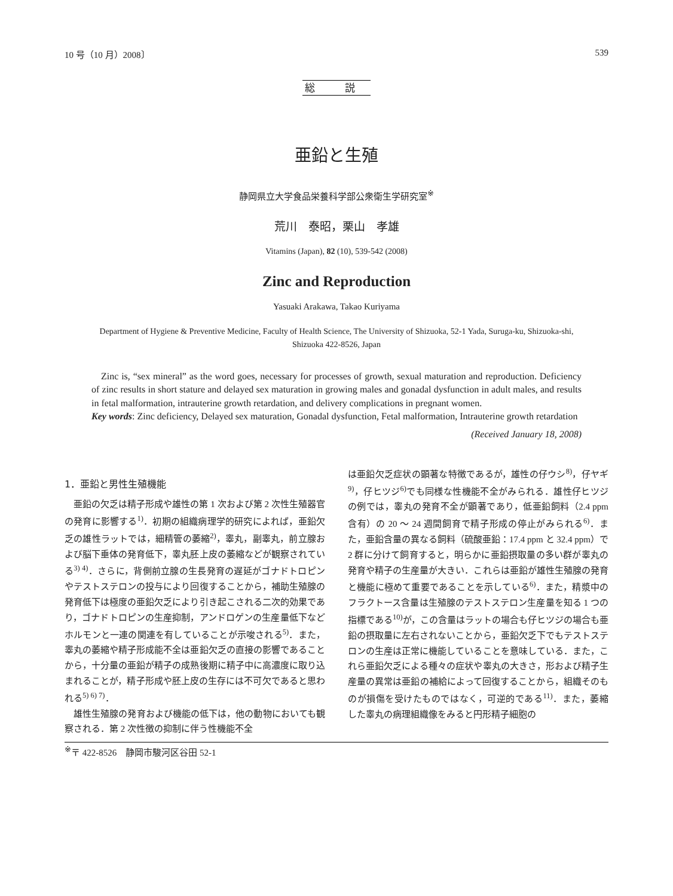10 号（10 月）2008〕 539
総 説
亜鉛と生殖
静岡県立大学食品栄養科学部公衆衛生学研究室<sup>※</sup>
荒川　泰昭，栗山　孝雄
Vitamins (Japan), 82 (10), 539-542 (2008)
Zinc and Reproduction
Yasuaki Arakawa, Takao Kuriyama
Department of Hygiene & Preventive Medicine, Faculty of Health Science, The University of Shizuoka, 52-1 Yada, Suruga-ku, Shizuoka-shi, Shizuoka 422-8526, Japan
Zinc is, “sex mineral” as the word goes, necessary for processes of growth, sexual maturation and reproduction. Deficiency of zinc results in short stature and delayed sex maturation in growing males and gonadal dysfunction in adult males, and results in fetal malformation, intrauterine growth retardation, and delivery complications in pregnant women.
Key words: Zinc deficiency, Delayed sex maturation, Gonadal dysfunction, Fetal malformation, Intrauterine growth retardation
(Received January 18, 2008)
1．亜鉛と男性生殖機能
亜鉛の欠乏は精子形成や雄性の第 1 次および第 2 次性生殖器官の発育に影響する<sup>1)</sup>．初期の組織病理学的研究によれば，亜鉛欠乏の雄性ラットでは，細精管の萎縮<sup>2)</sup>，睾丸，副睾丸，前立腺および脳下垂体の発育低下，睾丸胚上皮の萎縮などが観察されている<sup>3) 4)</sup>．さらに，背側前立腺の生長発育の遅延がゴナドトロピンやテストステロンの投与により回復することから，補助生殖腺の発育低下は極度の亜鉛欠乏により引き起こされる二次的効果であり，ゴナドトロピンの生産抑制，アンドロゲンの生産量低下などホルモンと一連の関連を有していることが示唆される<sup>5)</sup>．また，睾丸の萎縮や精子形成能不全は亜鉛欠乏の直接の影響であることから，十分量の亜鉛が精子の成熟後期に精子中に高濃度に取り込まれることが，精子形成や胚上皮の生存には不可欠であると思われる<sup>5) 6) 7)</sup>．
雄性生殖腺の発育および機能の低下は，他の動物においても観察される．第 2 次性徴の抑制に伴う性機能不全
は亜鉛欠乏症状の顕著な特徴であるが，雄性の仔ウシ<sup>8)</sup>，仔ヤギ<sup>9)</sup>，仔ヒツジ<sup>6)</sup>でも同様な性機能不全がみられる．雄性仔ヒツジの例では，睾丸の発育不全が顕著であり，低亜鉛飼料（2.4 ppm 含有）の 20 ～ 24 週間飼育で精子形成の停止がみられる<sup>6)</sup>．また，亜鉛含量の異なる飼料（硫酸亜鉛：17.4 ppm と 32.4 ppm）で 2 群に分けて飼育すると，明らかに亜鉛摂取量の多い群が睾丸の発育や精子の生産量が大きい．これらは亜鉛が雄性生殖腺の発育と機能に極めて重要であることを示している<sup>6)</sup>．また，精漿中のフラクトース含量は生殖腺のテストステロン生産量を知る 1 つの指標である<sup>10)</sup>が，この含量はラットの場合も仔ヒツジの場合も亜鉛の摂取量に左右されないことから，亜鉛欠乏下でもテストステロンの生産は正常に機能していることを意味している．また，これら亜鉛欠乏による種々の症状や睾丸の大きさ，形および精子生産量の異常は亜鉛の補給によって回復することから，組織そのものが損傷を受けたものではなく，可逆的である<sup>11)</sup>．また，萎縮した睾丸の病理組織像をみると円形精子細胞の
<sup>※</sup>〒 422-8526　静岡市駿河区谷田 52-1